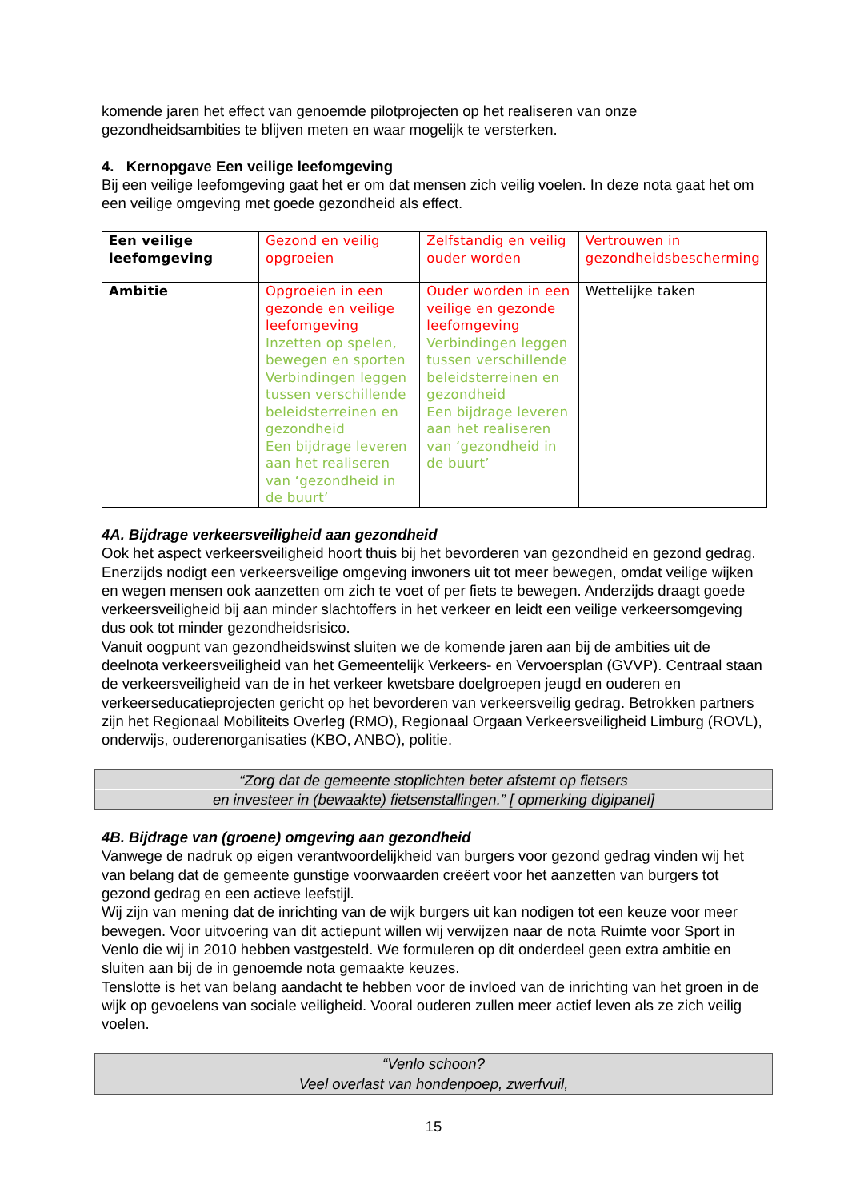komende jaren het effect van genoemde pilotprojecten op het realiseren van onze gezondheidsambities te blijven meten en waar mogelijk te versterken.
4. Kernopgave Een veilige leefomgeving
Bij een veilige leefomgeving gaat het er om dat mensen zich veilig voelen. In deze nota gaat het om een veilige omgeving met goede gezondheid als effect.
| Een veilige leefomgeving | Gezond en veilig opgroeien | Zelfstandig en veilig ouder worden | Vertrouwen in gezondheidsbescherming |
| Ambitie | Opgroeien in een gezonde en veilige leefomgeving Inzetten op spelen, bewegen en sporten Verbindingen leggen tussen verschillende beleidsterreinen en gezondheid Een bijdrage leveren aan het realiseren van ‘gezondheid in de buurt’ | Ouder worden in een veilige en gezonde leefomgeving Verbindingen leggen tussen verschillende beleidsterreinen en gezondheid Een bijdrage leveren aan het realiseren van ‘gezondheid in de buurt’ | Wettelijke taken |
4A. Bijdrage verkeersveiligheid aan gezondheid
Ook het aspect verkeersveiligheid hoort thuis bij het bevorderen van gezondheid en gezond gedrag. Enerzijds nodigt een verkeersveilige omgeving inwoners uit tot meer bewegen, omdat veilige wijken en wegen mensen ook aanzetten om zich te voet of per fiets te bewegen. Anderzijds draagt goede verkeersveiligheid bij aan minder slachtoffers in het verkeer en leidt een veilige verkeersomgeving dus ook tot minder gezondheidsrisico.
Vanuit oogpunt van gezondheidswinst sluiten we de komende jaren aan bij de ambities uit de deelnota verkeersveiligheid van het Gemeentelijk Verkeers- en Vervoersplan (GVVP). Centraal staan de verkeersveiligheid van de in het verkeer kwetsbare doelgroepen jeugd en ouderen en verkeerseducatieprojecten gericht op het bevorderen van verkeersveilig gedrag. Betrokken partners zijn het Regionaal Mobiliteits Overleg (RMO), Regionaal Orgaan Verkeersveiligheid Limburg (ROVL), onderwijs, ouderenorganisaties (KBO, ANBO), politie.
“Zorg dat de gemeente stoplichten beter afstemt op fietsers
en investeer in (bewaakte) fietsenstallingen.” [ opmerking digipanel]
4B. Bijdrage van (groene) omgeving aan gezondheid
Vanwege de nadruk op eigen verantwoordelijkheid van burgers voor gezond gedrag vinden wij het van belang dat de gemeente gunstige voorwaarden creëert voor het aanzetten van burgers tot gezond gedrag en een actieve leefstijl.
Wij zijn van mening dat de inrichting van de wijk burgers uit kan nodigen tot een keuze voor meer bewegen. Voor uitvoering van dit actiepunt willen wij verwijzen naar de nota Ruimte voor Sport in Venlo die wij in 2010 hebben vastgesteld. We formuleren op dit onderdeel geen extra ambitie en sluiten aan bij de in genoemde nota gemaakte keuzes.
Tenslotte is het van belang aandacht te hebben voor de invloed van de inrichting van het groen in de wijk op gevoelens van sociale veiligheid. Vooral ouderen zullen meer actief leven als ze zich veilig voelen.
“Venlo schoon?
Veel overlast van hondenpoep, zwerfvuil,
15